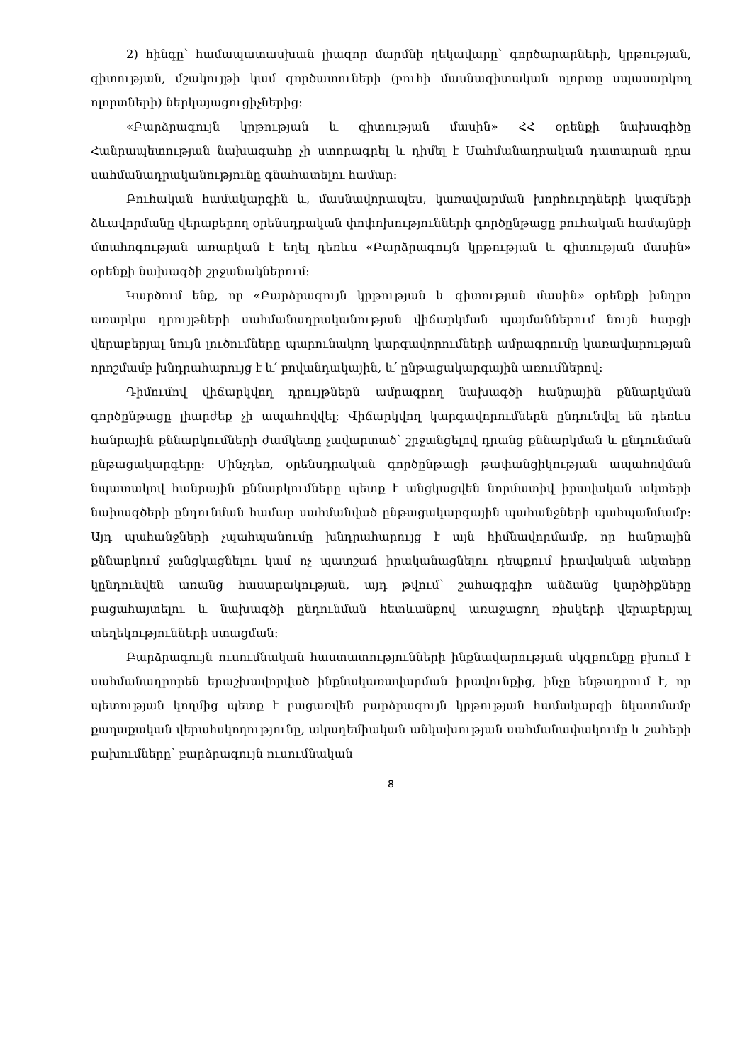2) հինգը՝ համապատասխան լիազոր մարմնի ղեկավարը՝ գործարարների, կրթության, գիտության, մշակույթի կամ գործատուների (բուհի մասնագիտական ոլորտը սպասարկող ոլորտների) ներկայացուցիչներից։
«Բարձրագույն կրթության և գիտության մասին» ՀՀ օրենքի նախագիծը Հանրապետության նախագահը չի ստորագրել և դիմել է Սահմանադրական դատարան դրա սահմանադրականությունը գնահատելու համար։
Բուհական համակարգին և, մասնավորապես, կառավարման խորհուրդների կազմերի ձևավորմանը վերաբերող օրենսդրական փոփոխությունների գործընթացը բուհական համայնքի մտահոգության առարկան է եղել դեռևս «Բարձրագույն կրթության և գիտության մասին» օրենքի նախագծի շրջանակներում։
Կարծում ենք, որ «Բարձրագույն կրթության և գիտության մասին» օրենքի խնդրո առարկա դրույթների սահմանադրականության վիճարկման պայմաններում նույն հարցի վերաբերյալ նույն լուծումները պարունակող կարգավորումների ամրագրումը կառավարության որոշմամբ խնդրահարույց է և՛ բովանդակային, և՛ ընթացակարգային առումներով։
Դիմումով վիճարկվող դրույթներն ամրագրող նախագծի հանրային քննարկման գործընթացը լիարժեք չի ապահովվել։ Վիճարկվող կարգավորումներն ընդունվել են դեռևս հանրային քննարկումների ժամկետը չավարտած՝ շրջանցելով դրանց քննարկման և ընդունման ընթացակարգերը։ Մինչդեռ, օրենսդրական գործընթացի թափանցիկության ապահովման նպատակով հանրային քննարկումները պետք է անցկացվեն նորմատիվ իրավական ակտերի նախագծերի ընդունման համար սահմանված ընթացակարգային պահանջների պահպանմամբ։ Այդ պահանջների չպահպանումը խնդրահարույց է այն հիմնավորմամբ, որ հանրային քննարկում չանցկացնելու կամ ոչ պատշաճ իրականացնելու դեպքում իրավական ակտերը կընդունվեն առանց հասարակության, այդ թվում՝ շահագրգիռ անձանց կարծիքները բացահայտելու և նախագծի ընդունման հետևանքով առաջացող ռիսկերի վերաբերյալ տեղեկությունների ստացման։
Բարձրագույն ուսումնական հաստատությունների ինքնավարության սկզբունքը բխում է սահմանադրորեն երաշխավորված ինքնակառավարման իրավունքից, ինչը ենթադրում է, որ պետության կողմից պետք է բացառվեն բարձրագույն կրթության համակարգի նկատմամբ քաղաքական վերահսկողությունը, ակադեմիական անկախության սահմանափակումը և շահերի բախումները՝ բարձրագույն ուսումնական
8